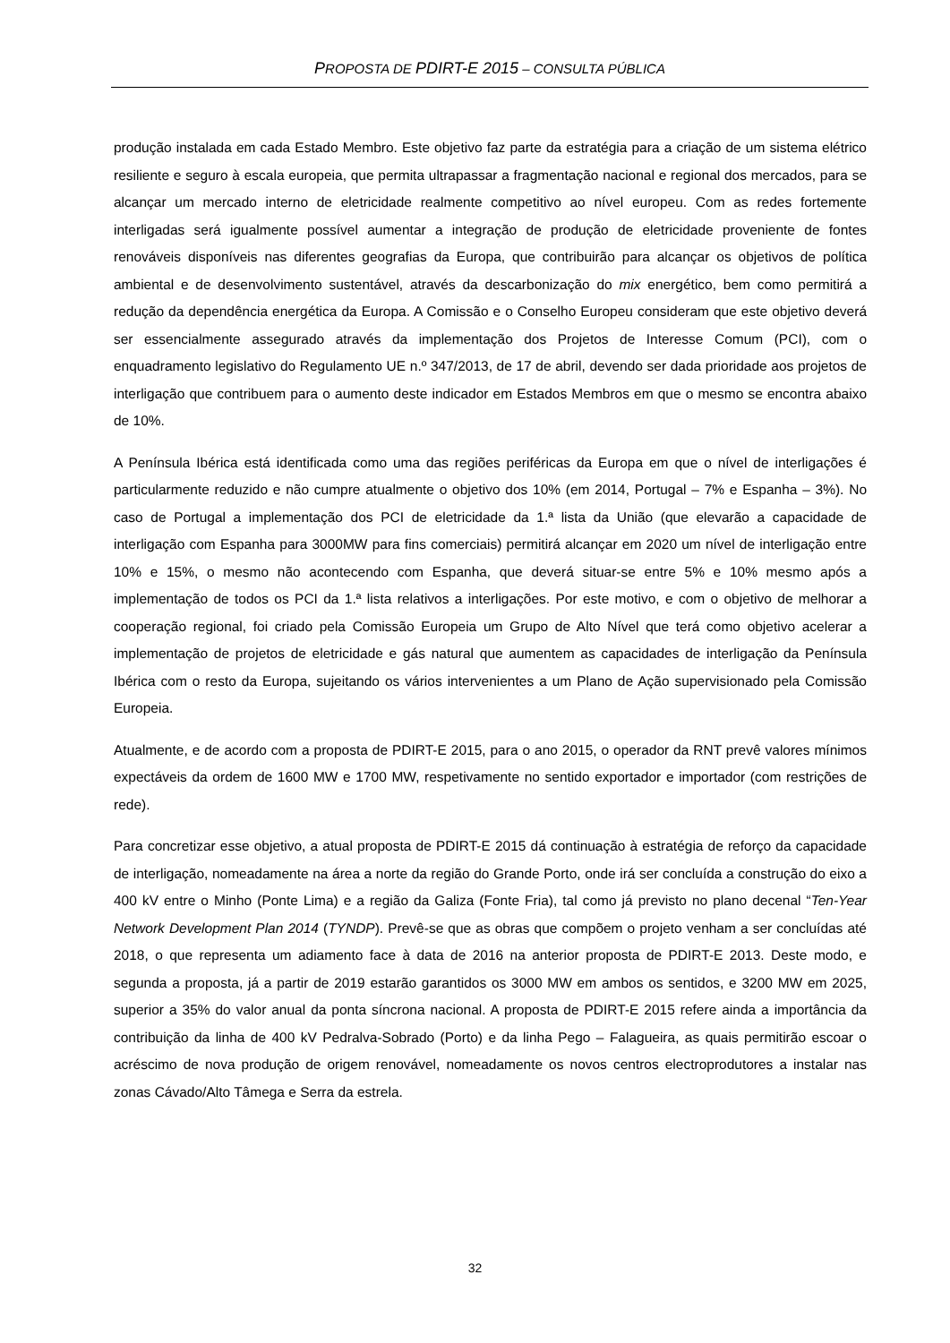PROPOSTA DE PDIRT-E 2015 – CONSULTA PÚBLICA
produção instalada em cada Estado Membro. Este objetivo faz parte da estratégia para a criação de um sistema elétrico resiliente e seguro à escala europeia, que permita ultrapassar a fragmentação nacional e regional dos mercados, para se alcançar um mercado interno de eletricidade realmente competitivo ao nível europeu. Com as redes fortemente interligadas será igualmente possível aumentar a integração de produção de eletricidade proveniente de fontes renováveis disponíveis nas diferentes geografias da Europa, que contribuirão para alcançar os objetivos de política ambiental e de desenvolvimento sustentável, através da descarbonização do mix energético, bem como permitirá a redução da dependência energética da Europa. A Comissão e o Conselho Europeu consideram que este objetivo deverá ser essencialmente assegurado através da implementação dos Projetos de Interesse Comum (PCI), com o enquadramento legislativo do Regulamento UE n.º 347/2013, de 17 de abril, devendo ser dada prioridade aos projetos de interligação que contribuem para o aumento deste indicador em Estados Membros em que o mesmo se encontra abaixo de 10%.
A Península Ibérica está identificada como uma das regiões periféricas da Europa em que o nível de interligações é particularmente reduzido e não cumpre atualmente o objetivo dos 10% (em 2014, Portugal – 7% e Espanha – 3%). No caso de Portugal a implementação dos PCI de eletricidade da 1.ª lista da União (que elevarão a capacidade de interligação com Espanha para 3000MW para fins comerciais) permitirá alcançar em 2020 um nível de interligação entre 10% e 15%, o mesmo não acontecendo com Espanha, que deverá situar-se entre 5% e 10% mesmo após a implementação de todos os PCI da 1.ª lista relativos a interligações. Por este motivo, e com o objetivo de melhorar a cooperação regional, foi criado pela Comissão Europeia um Grupo de Alto Nível que terá como objetivo acelerar a implementação de projetos de eletricidade e gás natural que aumentem as capacidades de interligação da Península Ibérica com o resto da Europa, sujeitando os vários intervenientes a um Plano de Ação supervisionado pela Comissão Europeia.
Atualmente, e de acordo com a proposta de PDIRT-E 2015, para o ano 2015, o operador da RNT prevê valores mínimos expectáveis da ordem de 1600 MW e 1700 MW, respetivamente no sentido exportador e importador (com restrições de rede).
Para concretizar esse objetivo, a atual proposta de PDIRT-E 2015 dá continuação à estratégia de reforço da capacidade de interligação, nomeadamente na área a norte da região do Grande Porto, onde irá ser concluída a construção do eixo a 400 kV entre o Minho (Ponte Lima) e a região da Galiza (Fonte Fria), tal como já previsto no plano decenal “Ten-Year Network Development Plan 2014 (TYNDP). Prevê-se que as obras que compõem o projeto venham a ser concluídas até 2018, o que representa um adiamento face à data de 2016 na anterior proposta de PDIRT-E 2013. Deste modo, e segunda a proposta, já a partir de 2019 estarão garantidos os 3000 MW em ambos os sentidos, e 3200 MW em 2025, superior a 35% do valor anual da ponta síncrona nacional. A proposta de PDIRT-E 2015 refere ainda a importância da contribuição da linha de 400 kV Pedralva-Sobrado (Porto) e da linha Pego – Falagueira, as quais permitirão escoar o acréscimo de nova produção de origem renovável, nomeadamente os novos centros electroprodutores a instalar nas zonas Cávado/Alto Tâmega e Serra da estrela.
32